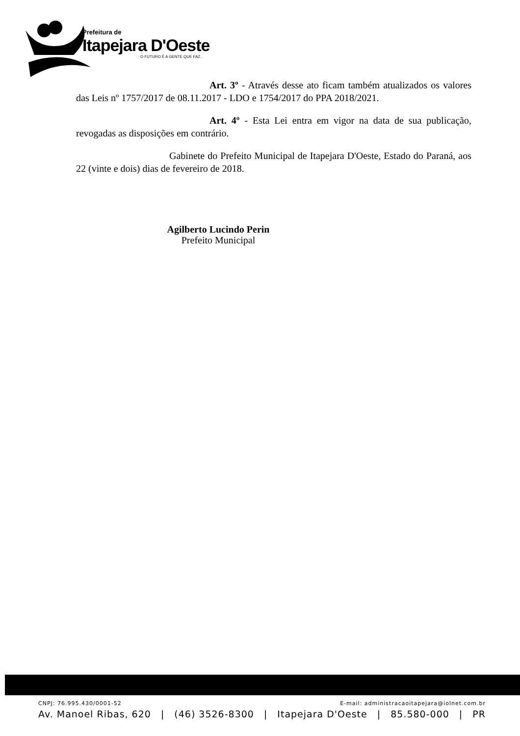Prefeitura de
Itapejara D'Oeste
O FUTURO É A GENTE QUE FAZ.
Art. 3º - Através desse ato ficam também atualizados os valores das Leis nº 1757/2017 de 08.11.2017 - LDO e 1754/2017 do PPA 2018/2021.
Art. 4º - Esta Lei entra em vigor na data de sua publicação, revogadas as disposições em contrário.
Gabinete do Prefeito Municipal de Itapejara D'Oeste, Estado do Paraná, aos 22 (vinte e dois) dias de fevereiro de 2018.
Agilberto Lucindo Perin
Prefeito Municipal
CNPJ: 76.995.430/0001-52 E-mail: administracaoitapejara@iolnet.com.br
Av. Manoel Ribas, 620 | (46) 3526-8300 | Itapejara D'Oeste | 85.580-000 | PR